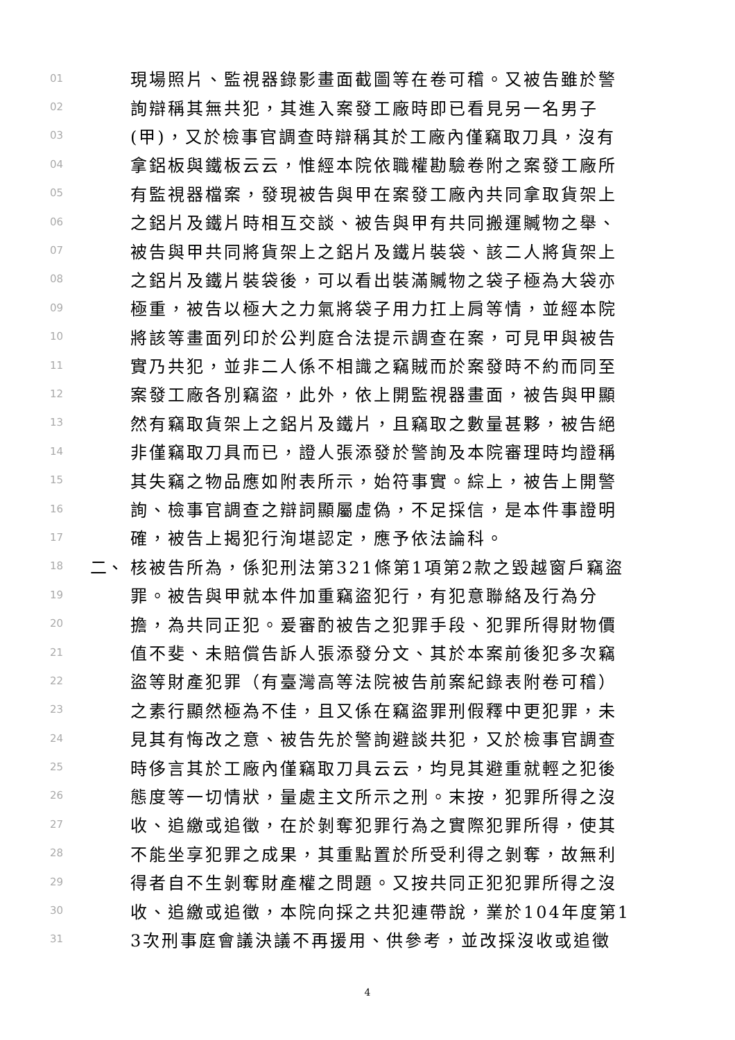01 現場照片、監視器錄影畫面截圖等在卷可稽。又被告雖於警
02 詢辯稱其無共犯，其進入案發工廠時即已看見另一名男子
03 (甲)，又於檢事官調查時辯稱其於工廠內僅竊取刀具，沒有
04 拿鋁板與鐵板云云，惟經本院依職權勘驗卷附之案發工廠所
05 有監視器檔案，發現被告與甲在案發工廠內共同拿取貨架上
06 之鋁片及鐵片時相互交談、被告與甲有共同搬運贓物之舉、
07 被告與甲共同將貨架上之鋁片及鐵片裝袋、該二人將貨架上
08 之鋁片及鐵片裝袋後，可以看出裝滿贓物之袋子極為大袋亦
09 極重，被告以極大之力氣將袋子用力扛上肩等情，並經本院
10 將該等畫面列印於公判庭合法提示調查在案，可見甲與被告
11 實乃共犯，並非二人係不相識之竊賊而於案發時不約而同至
12 案發工廠各別竊盜，此外，依上開監視器畫面，被告與甲顯
13 然有竊取貨架上之鋁片及鐵片，且竊取之數量甚夥，被告絕
14 非僅竊取刀具而已，證人張添發於警詢及本院審理時均證稱
15 其失竊之物品應如附表所示，始符事實。綜上，被告上開警
16 詢、檢事官調查之辯詞顯屬虛偽，不足採信，是本件事證明
17 確，被告上揭犯行洵堪認定，應予依法論科。
18 二、 核被告所為，係犯刑法第321條第1項第2款之毀越窗戶竊盜
19 罪。被告與甲就本件加重竊盜犯行，有犯意聯絡及行為分
20 擔，為共同正犯。爰審酌被告之犯罪手段、犯罪所得財物價
21 值不斐、未賠償告訴人張添發分文、其於本案前後犯多次竊
22 盜等財產犯罪（有臺灣高等法院被告前案紀錄表附卷可稽）
23 之素行顯然極為不佳，且又係在竊盜罪刑假釋中更犯罪，未
24 見其有悔改之意、被告先於警詢避談共犯，又於檢事官調查
25 時侈言其於工廠內僅竊取刀具云云，均見其避重就輕之犯後
26 態度等一切情狀，量處主文所示之刑。末按，犯罪所得之沒
27 收、追繳或追徵，在於剝奪犯罪行為之實際犯罪所得，使其
28 不能坐享犯罪之成果，其重點置於所受利得之剝奪，故無利
29 得者自不生剝奪財產權之問題。又按共同正犯犯罪所得之沒
30 收、追繳或追徵，本院向採之共犯連帶說，業於104年度第1
31 3次刑事庭會議決議不再援用、供參考，並改採沒收或追徵
4